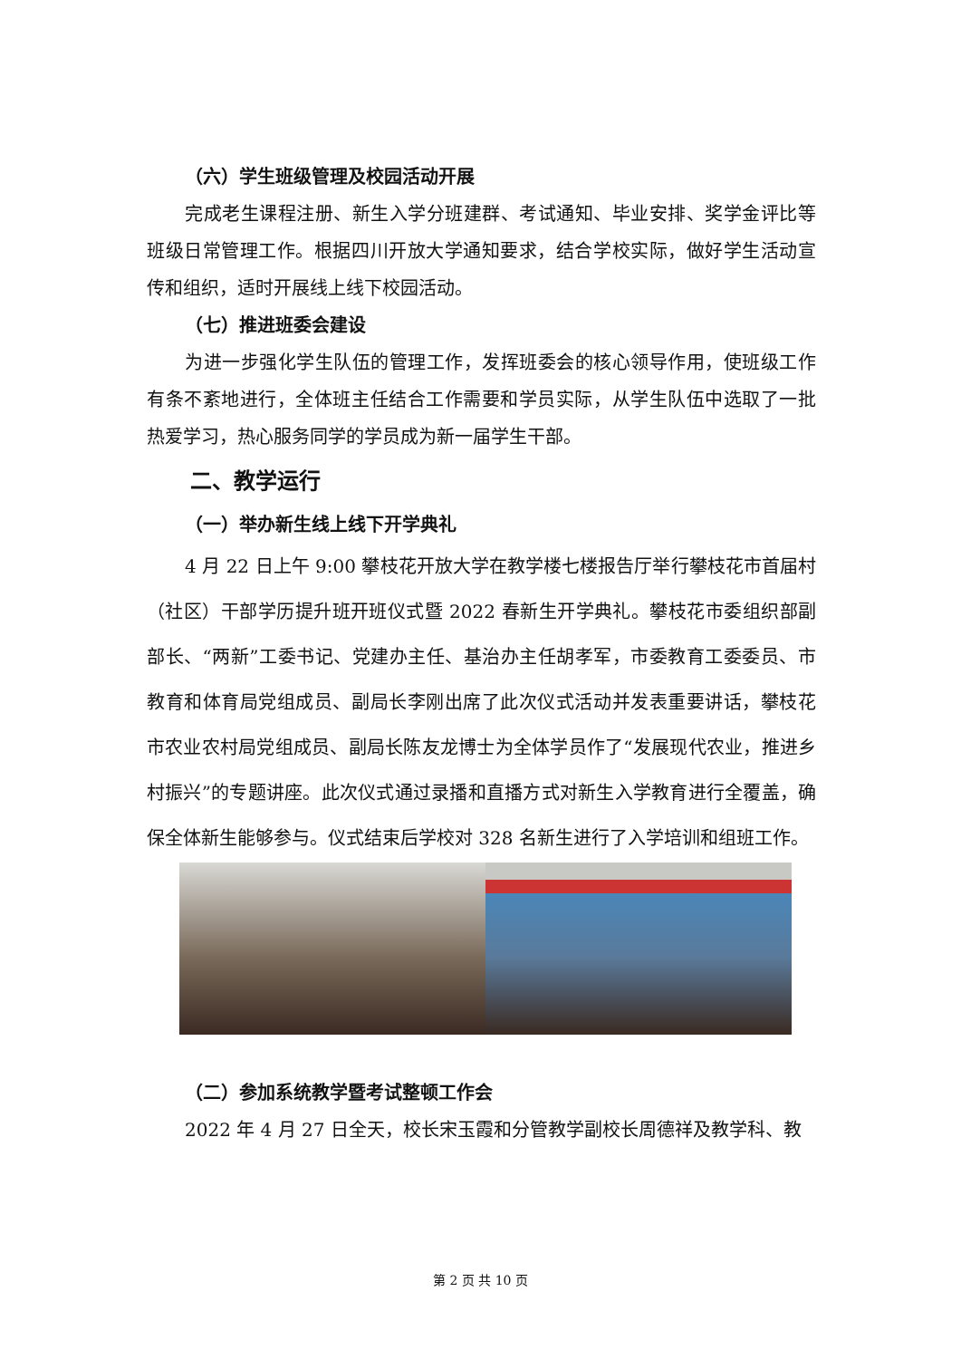（六）学生班级管理及校园活动开展
完成老生课程注册、新生入学分班建群、考试通知、毕业安排、奖学金评比等班级日常管理工作。根据四川开放大学通知要求，结合学校实际，做好学生活动宣传和组织，适时开展线上线下校园活动。
（七）推进班委会建设
为进一步强化学生队伍的管理工作，发挥班委会的核心领导作用，使班级工作有条不紊地进行，全体班主任结合工作需要和学员实际，从学生队伍中选取了一批热爱学习，热心服务同学的学员成为新一届学生干部。
二、教学运行
（一）举办新生线上线下开学典礼
4 月 22 日上午 9:00 攀枝花开放大学在教学楼七楼报告厅举行攀枝花市首届村（社区）干部学历提升班开班仪式暨 2022 春新生开学典礼。攀枝花市委组织部副部长、“两新”工委书记、党建办主任、基治办主任胡孝军，市委教育工委委员、市教育和体育局党组成员、副局长李刚出席了此次仪式活动并发表重要讲话，攀枝花市农业农村局党组成员、副局长陈友龙博士为全体学员作了“发展现代农业，推进乡村振兴”的专题讲座。此次仪式通过录播和直播方式对新生入学教育进行全覆盖，确保全体新生能够参与。仪式结束后学校对 328 名新生进行了入学培训和组班工作。
（二）参加系统教学暨考试整顿工作会
2022 年 4 月 27 日全天，校长宋玉霞和分管教学副校长周德祥及教学科、教
第 2 页 共 10 页